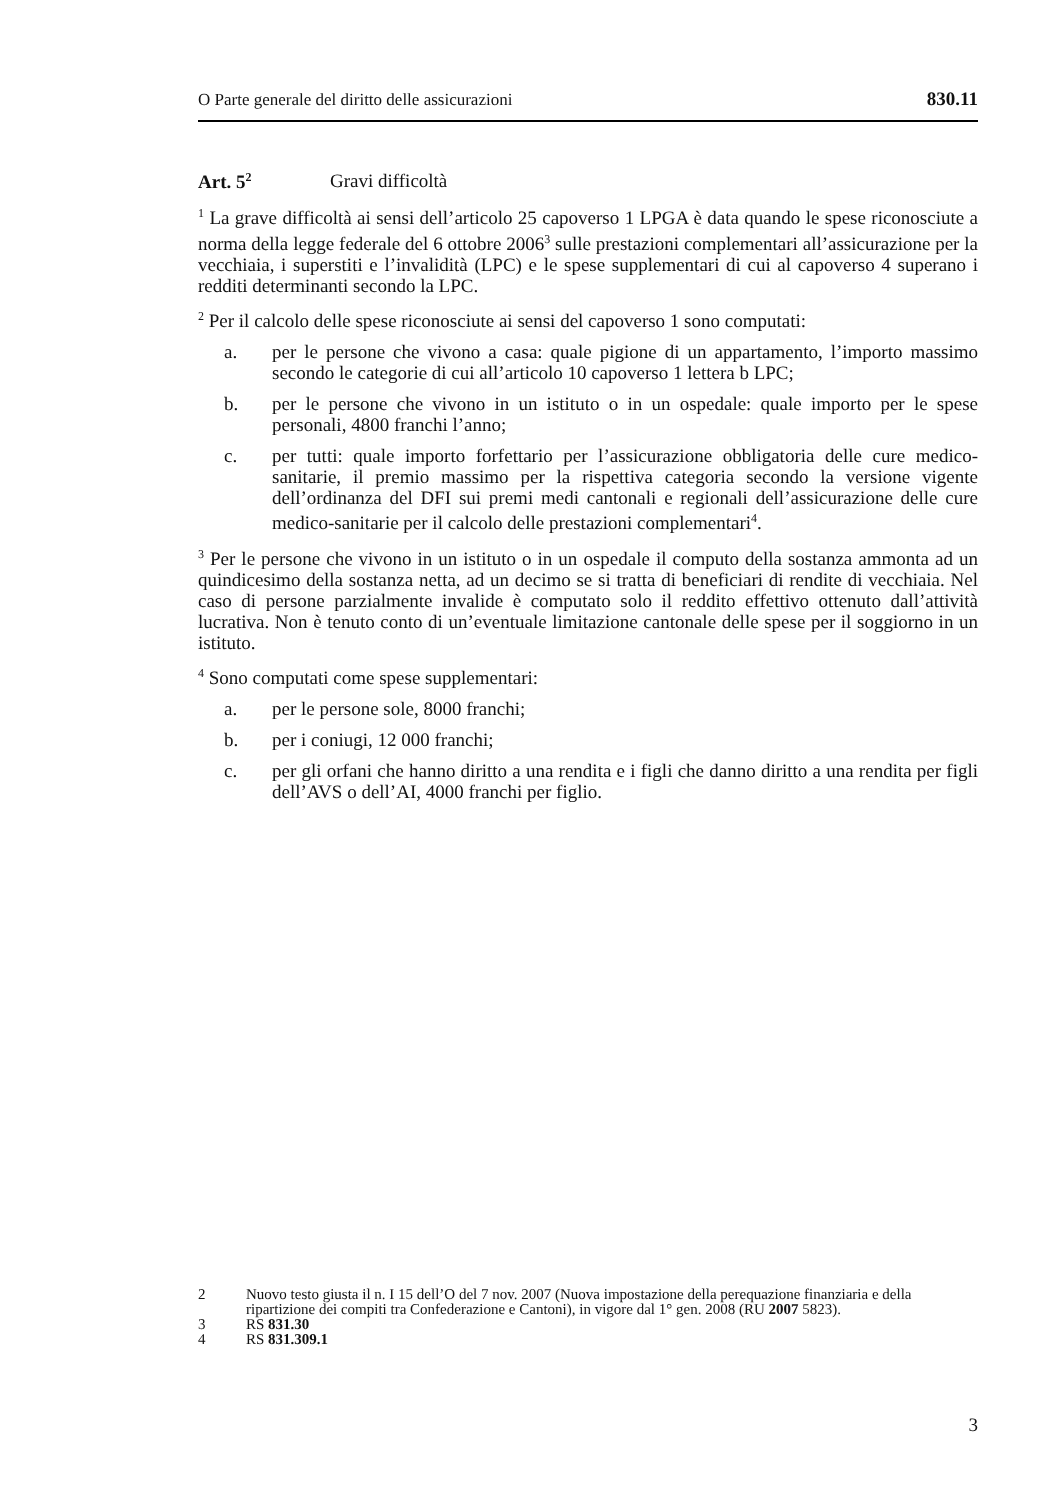O Parte generale del diritto delle assicurazioni 830.11
Art. 5<sup>2</sup> Gravi difficoltà
<sup>1</sup> La grave difficoltà ai sensi dell’articolo 25 capoverso 1 LPGA è data quando le spese riconosciute a norma della legge federale del 6 ottobre 2006<sup>3</sup> sulle prestazioni complementari all’assicurazione per la vecchiaia, i superstiti e l’invalidità (LPC) e le spese supplementari di cui al capoverso 4 superano i redditi determinanti secondo la LPC.
<sup>2</sup> Per il calcolo delle spese riconosciute ai sensi del capoverso 1 sono computati:
a. per le persone che vivono a casa: quale pigione di un appartamento, l’importo massimo secondo le categorie di cui all’articolo 10 capoverso 1 lettera b LPC;
b. per le persone che vivono in un istituto o in un ospedale: quale importo per le spese personali, 4800 franchi l’anno;
c. per tutti: quale importo forfettario per l’assicurazione obbligatoria delle cure medico-sanitarie, il premio massimo per la rispettiva categoria secondo la versione vigente dell’ordinanza del DFI sui premi medi cantonali e regionali dell’assicurazione delle cure medico-sanitarie per il calcolo delle prestazioni complementari<sup>4</sup>.
<sup>3</sup> Per le persone che vivono in un istituto o in un ospedale il computo della sostanza ammonta ad un quindicesimo della sostanza netta, ad un decimo se si tratta di beneficiari di rendite di vecchiaia. Nel caso di persone parzialmente invalide è computato solo il reddito effettivo ottenuto dall’attività lucrativa. Non è tenuto conto di un’eventuale limitazione cantonale delle spese per il soggiorno in un istituto.
<sup>4</sup> Sono computati come spese supplementari:
a. per le persone sole, 8000 franchi;
b. per i coniugi, 12 000 franchi;
c. per gli orfani che hanno diritto a una rendita e i figli che danno diritto a una rendita per figli dell’AVS o dell’AI, 4000 franchi per figlio.
2 Nuovo testo giusta il n. I 15 dell’O del 7 nov. 2007 (Nuova impostazione della perequazione finanziaria e della ripartizione dei compiti tra Confederazione e Cantoni), in vigore dal 1° gen. 2008 (RU 2007 5823).
3 RS 831.30
4 RS 831.309.1
3